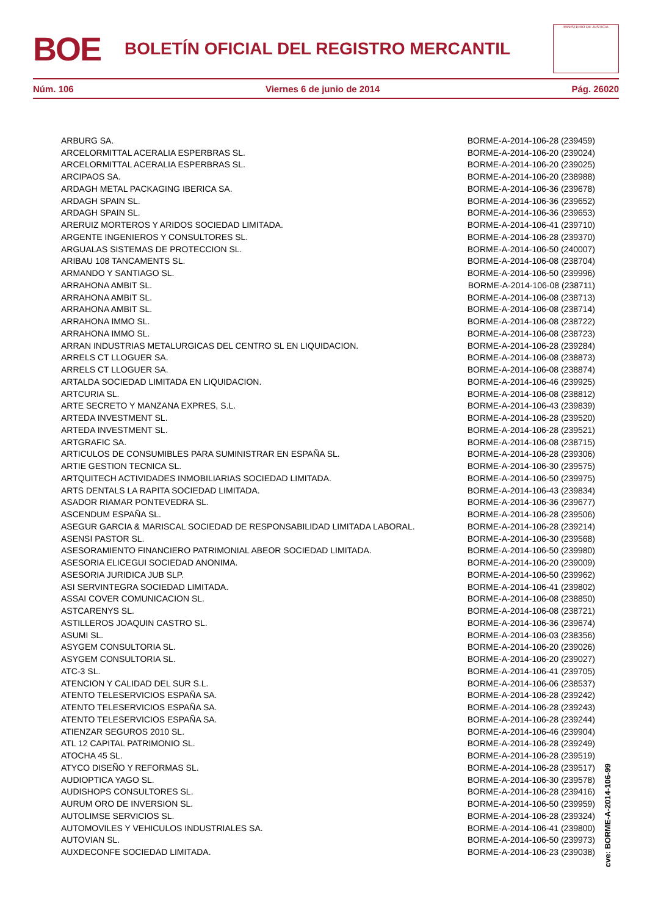BOE
BOLETÍN OFICIAL DEL REGISTRO MERCANTIL
MINISTERIO DE JUSTICIA
Núm. 106 Viernes 6 de junio de 2014 Pág. 26020
| ARBURG SA. | BORME-A-2014-106-28 (239459) |
| ARCELORMITTAL ACERALIA ESPERBRAS SL. | BORME-A-2014-106-20 (239024) |
| ARCELORMITTAL ACERALIA ESPERBRAS SL. | BORME-A-2014-106-20 (239025) |
| ARCIPAOS SA. | BORME-A-2014-106-20 (238988) |
| ARDAGH METAL PACKAGING IBERICA SA. | BORME-A-2014-106-36 (239678) |
| ARDAGH SPAIN SL. | BORME-A-2014-106-36 (239652) |
| ARDAGH SPAIN SL. | BORME-A-2014-106-36 (239653) |
| ARERUIZ MORTEROS Y ARIDOS SOCIEDAD LIMITADA. | BORME-A-2014-106-41 (239710) |
| ARGENTE INGENIEROS Y CONSULTORES SL. | BORME-A-2014-106-28 (239370) |
| ARGUALAS SISTEMAS DE PROTECCION SL. | BORME-A-2014-106-50 (240007) |
| ARIBAU 108 TANCAMENTS SL. | BORME-A-2014-106-08 (238704) |
| ARMANDO Y SANTIAGO SL. | BORME-A-2014-106-50 (239996) |
| ARRAHONA AMBIT SL. | BORME-A-2014-106-08 (238711) |
| ARRAHONA AMBIT SL. | BORME-A-2014-106-08 (238713) |
| ARRAHONA AMBIT SL. | BORME-A-2014-106-08 (238714) |
| ARRAHONA IMMO SL. | BORME-A-2014-106-08 (238722) |
| ARRAHONA IMMO SL. | BORME-A-2014-106-08 (238723) |
| ARRAN INDUSTRIAS METALURGICAS DEL CENTRO SL EN LIQUIDACION. | BORME-A-2014-106-28 (239284) |
| ARRELS CT LLOGUER SA. | BORME-A-2014-106-08 (238873) |
| ARRELS CT LLOGUER SA. | BORME-A-2014-106-08 (238874) |
| ARTALDA SOCIEDAD LIMITADA EN LIQUIDACION. | BORME-A-2014-106-46 (239925) |
| ARTCURIA SL. | BORME-A-2014-106-08 (238812) |
| ARTE SECRETO Y MANZANA EXPRES, S.L. | BORME-A-2014-106-43 (239839) |
| ARTEDA INVESTMENT SL. | BORME-A-2014-106-28 (239520) |
| ARTEDA INVESTMENT SL. | BORME-A-2014-106-28 (239521) |
| ARTGRAFIC SA. | BORME-A-2014-106-08 (238715) |
| ARTICULOS DE CONSUMIBLES PARA SUMINISTRAR EN ESPAÑA SL. | BORME-A-2014-106-28 (239306) |
| ARTIE GESTION TECNICA SL. | BORME-A-2014-106-30 (239575) |
| ARTQUITECH ACTIVIDADES INMOBILIARIAS SOCIEDAD LIMITADA. | BORME-A-2014-106-50 (239975) |
| ARTS DENTALS LA RAPITA SOCIEDAD LIMITADA. | BORME-A-2014-106-43 (239834) |
| ASADOR RIAMAR PONTEVEDRA SL. | BORME-A-2014-106-36 (239677) |
| ASCENDUM ESPAÑA SL. | BORME-A-2014-106-28 (239506) |
| ASEGUR GARCIA & MARISCAL SOCIEDAD DE RESPONSABILIDAD LIMITADA LABORAL. | BORME-A-2014-106-28 (239214) |
| ASENSI PASTOR SL. | BORME-A-2014-106-30 (239568) |
| ASESORAMIENTO FINANCIERO PATRIMONIAL ABEOR SOCIEDAD LIMITADA. | BORME-A-2014-106-50 (239980) |
| ASESORIA ELICEGUI SOCIEDAD ANONIMA. | BORME-A-2014-106-20 (239009) |
| ASESORIA JURIDICA JUB SLP. | BORME-A-2014-106-50 (239962) |
| ASI SERVINTEGRA SOCIEDAD LIMITADA. | BORME-A-2014-106-41 (239802) |
| ASSAI COVER COMUNICACION SL. | BORME-A-2014-106-08 (238850) |
| ASTCARENYS SL. | BORME-A-2014-106-08 (238721) |
| ASTILLEROS JOAQUIN CASTRO SL. | BORME-A-2014-106-36 (239674) |
| ASUMI SL. | BORME-A-2014-106-03 (238356) |
| ASYGEM CONSULTORIA SL. | BORME-A-2014-106-20 (239026) |
| ASYGEM CONSULTORIA SL. | BORME-A-2014-106-20 (239027) |
| ATC-3 SL. | BORME-A-2014-106-41 (239705) |
| ATENCION Y CALIDAD DEL SUR S.L. | BORME-A-2014-106-06 (238537) |
| ATENTO TELESERVICIOS ESPAÑA SA. | BORME-A-2014-106-28 (239242) |
| ATENTO TELESERVICIOS ESPAÑA SA. | BORME-A-2014-106-28 (239243) |
| ATENTO TELESERVICIOS ESPAÑA SA. | BORME-A-2014-106-28 (239244) |
| ATIENZAR SEGUROS 2010 SL. | BORME-A-2014-106-46 (239904) |
| ATL 12 CAPITAL PATRIMONIO SL. | BORME-A-2014-106-28 (239249) |
| ATOCHA 45 SL. | BORME-A-2014-106-28 (239519) |
| ATYCO DISEÑO Y REFORMAS SL. | BORME-A-2014-106-28 (239517) |
| AUDIOPTICA YAGO SL. | BORME-A-2014-106-30 (239578) |
| AUDISHOPS CONSULTORES SL. | BORME-A-2014-106-28 (239416) |
| AURUM ORO DE INVERSION SL. | BORME-A-2014-106-50 (239959) |
| AUTOLIMSE SERVICIOS SL. | BORME-A-2014-106-28 (239324) |
| AUTOMOVILES Y VEHICULOS INDUSTRIALES SA. | BORME-A-2014-106-41 (239800) |
| AUTOVIAN SL. | BORME-A-2014-106-50 (239973) |
| AUXDECONFE SOCIEDAD LIMITADA. | BORME-A-2014-106-23 (239038) |
cve: BORME-A-2014-106-99